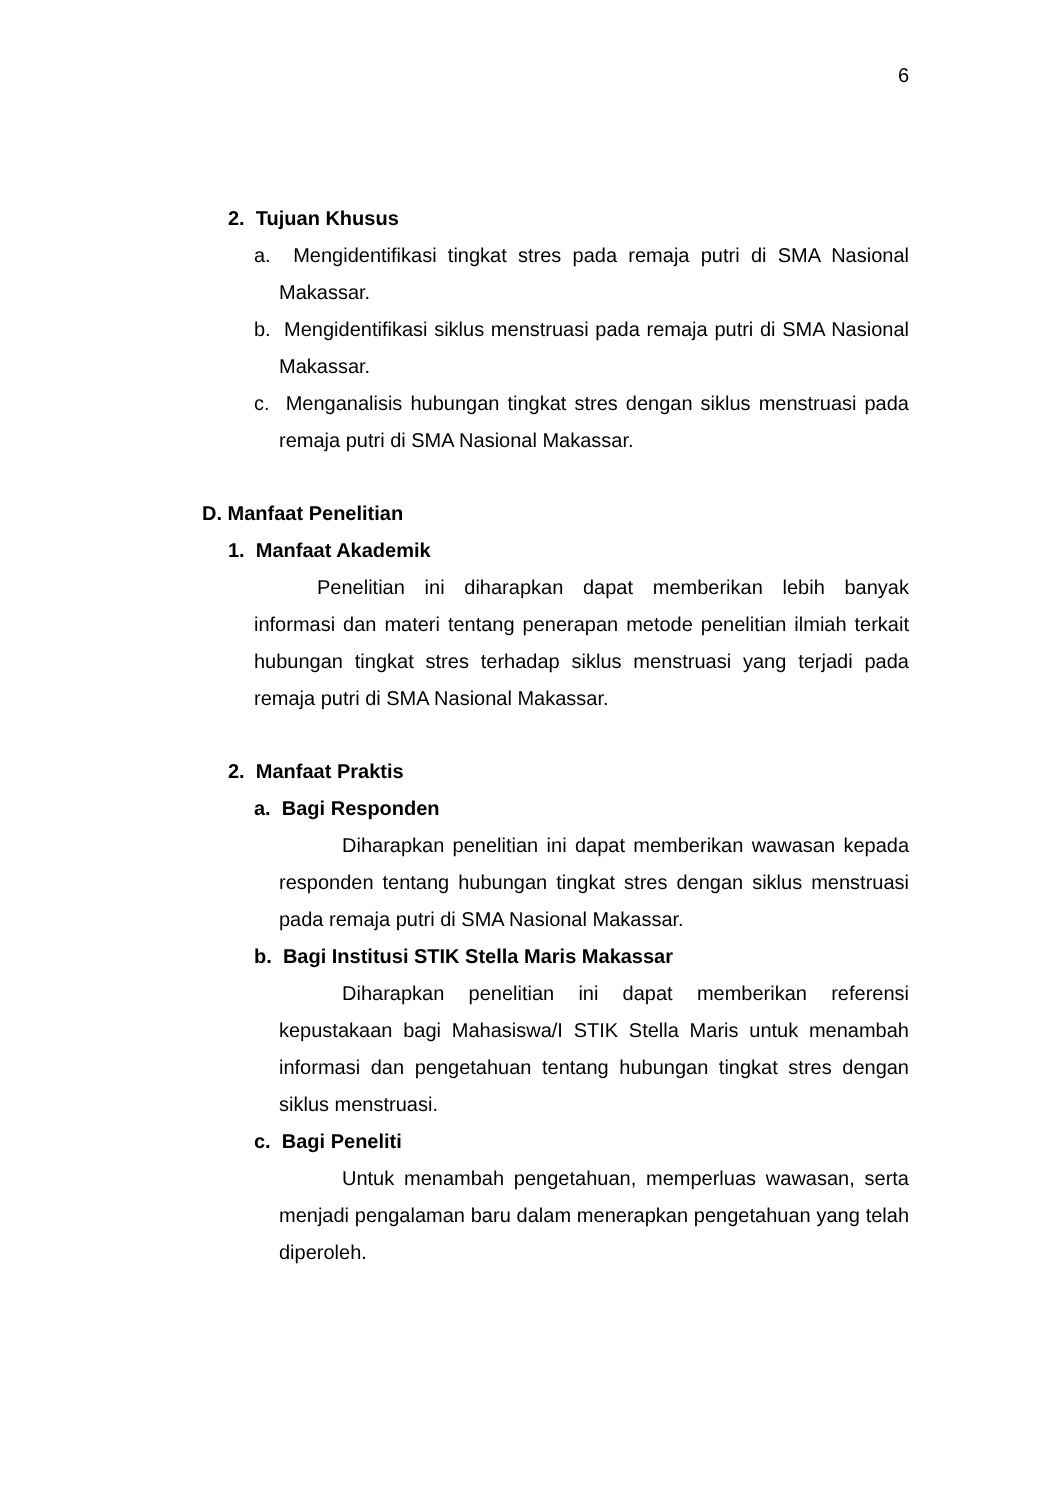6
2. Tujuan Khusus
a. Mengidentifikasi tingkat stres pada remaja putri di SMA Nasional Makassar.
b. Mengidentifikasi siklus menstruasi pada remaja putri di SMA Nasional Makassar.
c. Menganalisis hubungan tingkat stres dengan siklus menstruasi pada remaja putri di SMA Nasional Makassar.
D. Manfaat Penelitian
1. Manfaat Akademik
Penelitian ini diharapkan dapat memberikan lebih banyak informasi dan materi tentang penerapan metode penelitian ilmiah terkait hubungan tingkat stres terhadap siklus menstruasi yang terjadi pada remaja putri di SMA Nasional Makassar.
2. Manfaat Praktis
a. Bagi Responden
Diharapkan penelitian ini dapat memberikan wawasan kepada responden tentang hubungan tingkat stres dengan siklus menstruasi pada remaja putri di SMA Nasional Makassar.
b. Bagi Institusi STIK Stella Maris Makassar
Diharapkan penelitian ini dapat memberikan referensi kepustakaan bagi Mahasiswa/I STIK Stella Maris untuk menambah informasi dan pengetahuan tentang hubungan tingkat stres dengan siklus menstruasi.
c. Bagi Peneliti
Untuk menambah pengetahuan, memperluas wawasan, serta menjadi pengalaman baru dalam menerapkan pengetahuan yang telah diperoleh.